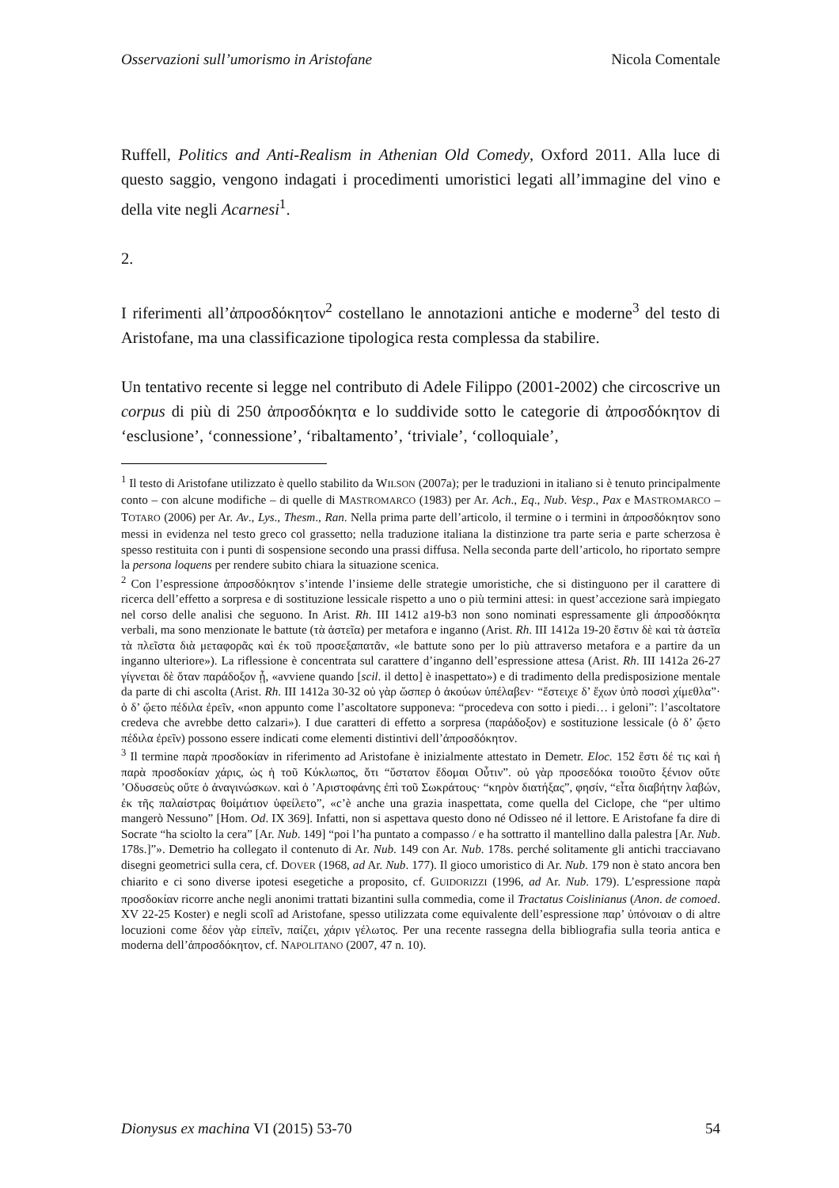Osservazioni sull’umorismo in Aristofane Nicola Comentale
Ruffell, Politics and Anti-Realism in Athenian Old Comedy, Oxford 2011. Alla luce di questo saggio, vengono indagati i procedimenti umoristici legati all’immagine del vino e della vite negli Acarnesi<sup>1</sup>.
2.
I riferimenti all’ἀπροσδόκητον<sup>2</sup> costellano le annotazioni antiche e moderne<sup>3</sup> del testo di Aristofane, ma una classificazione tipologica resta complessa da stabilire.
Un tentativo recente si legge nel contributo di Adele Filippo (2001-2002) che circoscrive un corpus di più di 250 ἀπροσδόκητα e lo suddivide sotto le categorie di ἀπροσδόκητον di ‘esclusione’, ‘connessione’, ‘ribaltamento’, ‘triviale’, ‘colloquiale’,
<sup>1</sup> Il testo di Aristofane utilizzato è quello stabilito da WILSON (2007a); per le traduzioni in italiano si è tenuto principalmente conto – con alcune modifiche – di quelle di MASTROMARCO (1983) per Ar. Ach., Eq., Nub. Vesp., Pax e MASTROMARCO – TOTARO (2006) per Ar. Av., Lys., Thesm., Ran. Nella prima parte dell’articolo, il termine o i termini in ἀπροσδόκητον sono messi in evidenza nel testo greco col grassetto; nella traduzione italiana la distinzione tra parte seria e parte scherzosa è spesso restituita con i punti di sospensione secondo una prassi diffusa. Nella seconda parte dell’articolo, ho riportato sempre la persona loquens per rendere subito chiara la situazione scenica.
<sup>2</sup> Con l’espressione ἀπροσδόκητον s’intende l’insieme delle strategie umoristiche, che si distinguono per il carattere di ricerca dell’effetto a sorpresa e di sostituzione lessicale rispetto a uno o più termini attesi: in quest’accezione sarà impiegato nel corso delle analisi che seguono. In Arist. Rh. III 1412 a19-b3 non sono nominati espressamente gli ἀπροσδόκητα verbali, ma sono menzionate le battute (τὰ ἀστεῖα) per metafora e inganno (Arist. Rh. III 1412a 19-20 ἔστιν δὲ καὶ τὰ ἀστεῖα τὰ πλεῖστα διὰ μεταφορᾶς καὶ ἐκ τοῦ προσεξαπατᾶν, «le battute sono per lo più attraverso metafora e a partire da un inganno ulteriore»). La riflessione è concentrata sul carattere d’inganno dell’espressione attesa (Arist. Rh. III 1412a 26-27 γίγνεται δὲ ὅταν παράδοξον ᾖ, «avviene quando [scil. il detto] è inaspettato») e di tradimento della predisposizione mentale da parte di chi ascolta (Arist. Rh. III 1412a 30-32 οὐ γὰρ ὥσπερ ὁ ἀκούων ὑπέλαβεν· “ἔστειχε δ’ ἔχων ὑπὸ ποσσὶ χίμεθλα”· ὁ δ’ ᾤετο πέδιλα ἐρεῖν, «non appunto come l’ascoltatore supponeva: “procedeva con sotto i piedi… i geloni”: l’ascoltatore credeva che avrebbe detto calzari»). I due caratteri di effetto a sorpresa (παράδοξον) e sostituzione lessicale (ὁ δ’ ᾤετο πέδιλα ἐρεῖν) possono essere indicati come elementi distintivi dell’ἀπροσδόκητον.
<sup>3</sup> Il termine παρὰ προσδοκίαν in riferimento ad Aristofane è inizialmente attestato in Demetr. Eloc. 152 ἔστι δέ τις καὶ ἡ παρὰ προσδοκίαν χάρις, ὡς ἡ τοῦ Κύκλωπος, ὅτι “ὕστατον ἔδομαι Οὖτιν”. οὐ γὰρ προσεδόκα τοιοῦτο ξένιον οὔτε ’Οδυσσεὺς οὔτε ὁ ἀναγινώσκων. καὶ ὁ ’Αριστοφάνης ἐπὶ τοῦ Σωκράτους· “κηρὸν διατήξας”, φησίν, “εἶτα διαβήτην λαβών, ἐκ τῆς παλαίστρας θοἰμάτιον ὑφείλετο”, «c’è anche una grazia inaspettata, come quella del Ciclope, che “per ultimo mangerò Nessuno” [Hom. Od. IX 369]. Infatti, non si aspettava questo dono né Odisseo né il lettore. E Aristofane fa dire di Socrate “ha sciolto la cera” [Ar. Nub. 149] “poi l’ha puntato a compasso / e ha sottratto il mantellino dalla palestra [Ar. Nub. 178s.]”». Demetrio ha collegato il contenuto di Ar. Nub. 149 con Ar. Nub. 178s. perché solitamente gli antichi tracciavano disegni geometrici sulla cera, cf. DOVER (1968, ad Ar. Nub. 177). Il gioco umoristico di Ar. Nub. 179 non è stato ancora ben chiarito e ci sono diverse ipotesi esegetiche a proposito, cf. GUIDORIZZI (1996, ad Ar. Nub. 179). L’espressione παρὰ προσδοκίαν ricorre anche negli anonimi trattati bizantini sulla commedia, come il Tractatus Coislinianus (Anon. de comoed. XV 22-25 Koster) e negli scolî ad Aristofane, spesso utilizzata come equivalente dell’espressione παρ’ ὑπόνοιαν o di altre locuzioni come δέον γὰρ εἰπεῖν, παίζει, χάριν γέλωτος. Per una recente rassegna della bibliografia sulla teoria antica e moderna dell’ἀπροσδόκητον, cf. NAPOLITANO (2007, 47 n. 10).
Dionysus ex machina VI (2015) 53-70 54